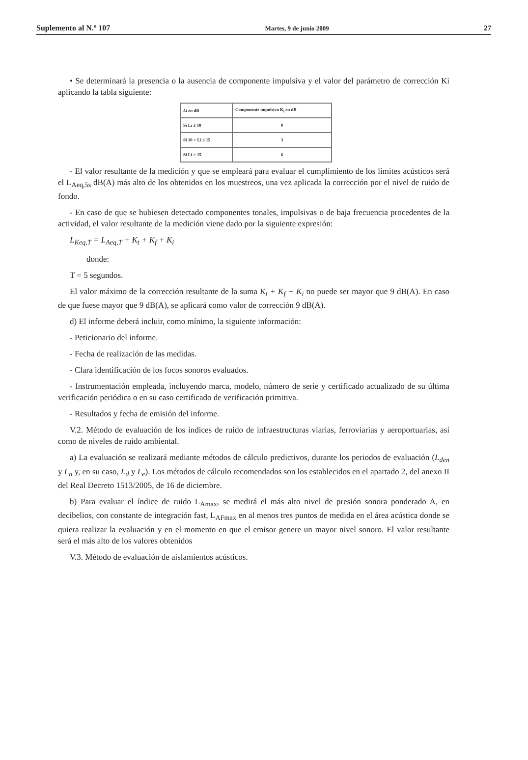Suplemento al N.º 107 Martes, 9 de junio 2009 27
• Se determinará la presencia o la ausencia de componente impulsiva y el valor del parámetro de corrección Ki aplicando la tabla siguiente:
| Li en dB | Componente impulsiva K<sub>i</sub> en dB |
| --- | --- |
| Si Li ≤ 10 | 0 |
| Si 10 > Li ≤ 15 | 3 |
| Si Li > 15 | 6 |
- El valor resultante de la medición y que se empleará para evaluar el cumplimiento de los límites acústicos será el L<sub>Aeq,5s</sub> dB(A) más alto de los obtenidos en los muestreos, una vez aplicada la corrección por el nivel de ruido de fondo.
- En caso de que se hubiesen detectado componentes tonales, impulsivas o de baja frecuencia procedentes de la actividad, el valor resultante de la medición viene dado por la siguiente expresión:
L<sub>Keq,T</sub> = L<sub>Aeq,T</sub> + K<sub>t</sub> + K<sub>f</sub> + K<sub>i</sub>
donde:
T = 5 segundos.
El valor máximo de la corrección resultante de la suma K<sub>t</sub> + K<sub>f</sub> + K<sub>i</sub> no puede ser mayor que 9 dB(A). En caso de que fuese mayor que 9 dB(A), se aplicará como valor de corrección 9 dB(A).
d) El informe deberá incluir, como mínimo, la siguiente información:
- Peticionario del informe.
- Fecha de realización de las medidas.
- Clara identificación de los focos sonoros evaluados.
- Instrumentación empleada, incluyendo marca, modelo, número de serie y certificado actualizado de su última verificación periódica o en su caso certificado de verificación primitiva.
- Resultados y fecha de emisión del informe.
V.2. Método de evaluación de los índices de ruido de infraestructuras viarias, ferroviarias y aeroportuarias, así como de niveles de ruido ambiental.
a) La evaluación se realizará mediante métodos de cálculo predictivos, durante los periodos de evaluación (L<sub>den</sub> y L<sub>n</sub> y, en su caso, L<sub>d</sub> y L<sub>e</sub>). Los métodos de cálculo recomendados son los establecidos en el apartado 2, del anexo II del Real Decreto 1513/2005, de 16 de diciembre.
b) Para evaluar el índice de ruido L<sub>Amax</sub>, se medirá el más alto nivel de presión sonora ponderado A, en decibelios, con constante de integración fast, L<sub>AFmax</sub> en al menos tres puntos de medida en el área acústica donde se quiera realizar la evaluación y en el momento en que el emisor genere un mayor nivel sonoro. El valor resultante será el más alto de los valores obtenidos
V.3. Método de evaluación de aislamientos acústicos.